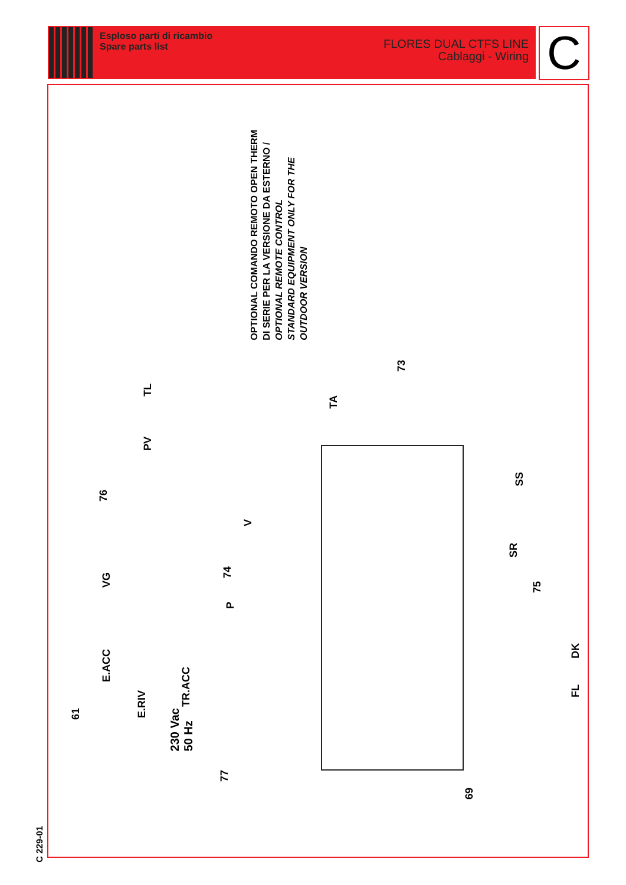Esploso parti di ricambio
Spare parts list
FLORES DUAL CTFS LINE
Cablaggi - Wiring
C
C 229-01
OPTIONAL COMANDO REMOTO OPEN THERM
DI SERIE PER LA VERSIONE DA ESTERNO /
OPTIONAL REMOTE CONTROL
STANDARD EQUIPMENT ONLY FOR THE
OUTDOOR VERSION
73
TA
TL
PV
76
VG
V
74
P
SS
SR
75
DK
FL
E.ACC
TR.ACC
E.RIV
61
230 Vac
50 Hz
77
69